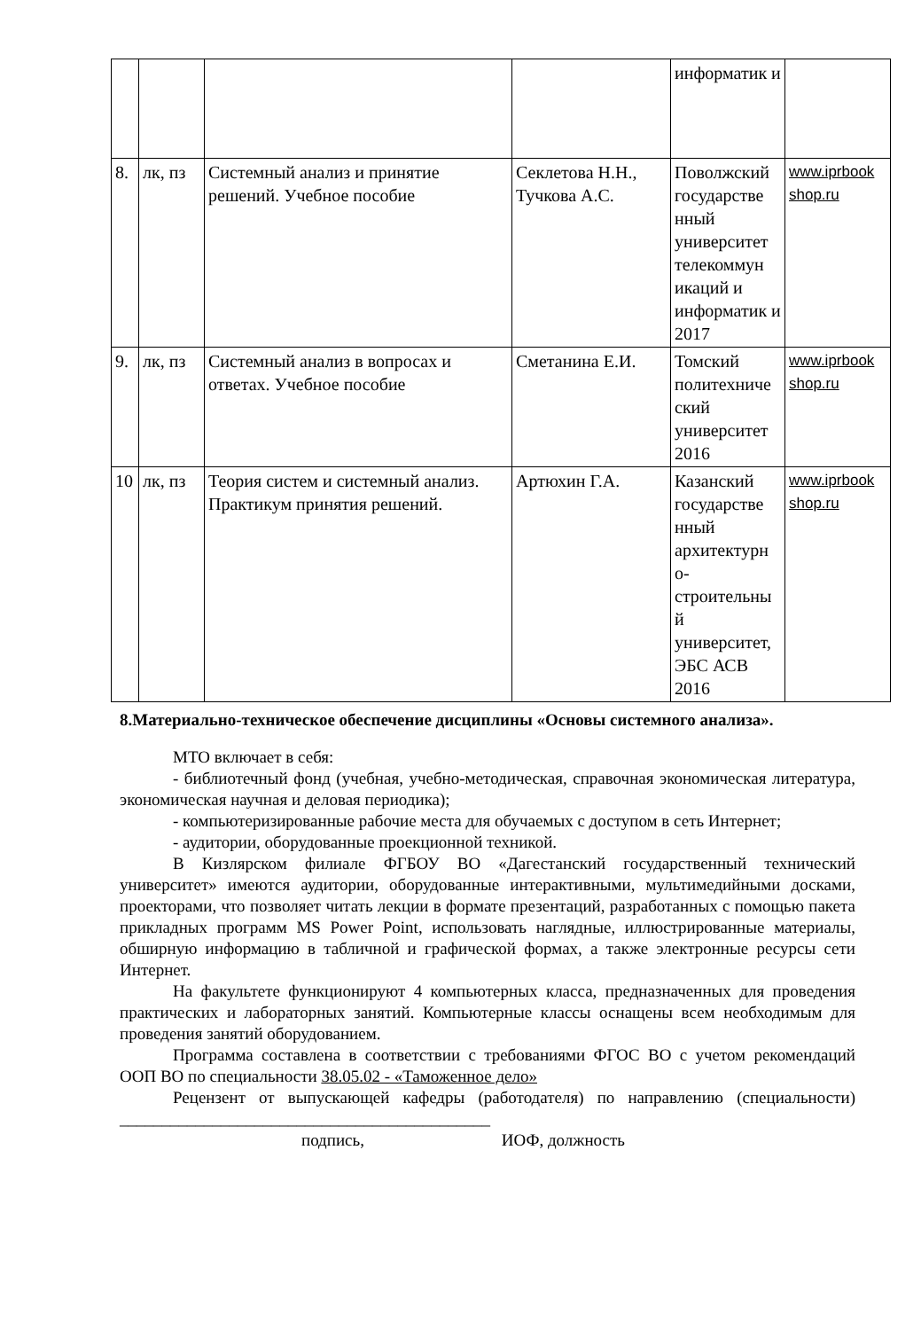| | | | | информатик и | |
| 8. | лк, пз | Системный анализ и принятие решений. Учебное пособие | Секлетова Н.Н., Тучкова А.С. | Поволжский государстве нный университет телекоммун икаций и информатик и 2017 | www.iprbook shop.ru |
| 9. | лк, пз | Системный анализ в вопросах и ответах. Учебное пособие | Сметанина Е.И. | Томский политехниче ский университет 2016 | www.iprbook shop.ru |
| 10 | лк, пз | Теория систем и системный анализ. Практикум принятия решений. | Артюхин Г.А. | Казанский государстве нный архитектурн о-строительны й университет, ЭБС АСВ 2016 | www.iprbook shop.ru |
8.Материально-техническое обеспечение дисциплины «Основы системного анализа».
МТО включает в себя:
- библиотечный фонд (учебная, учебно-методическая, справочная экономическая литература, экономическая научная и деловая периодика);
- компьютеризированные рабочие места для обучаемых с доступом в сеть Интернет;
- аудитории, оборудованные проекционной техникой.
В Кизлярском филиале ФГБОУ ВО «Дагестанский государственный технический университет» имеются аудитории, оборудованные интерактивными, мультимедийными досками, проекторами, что позволяет читать лекции в формате презентаций, разработанных с помощью пакета прикладных программ MS Power Point, использовать наглядные, иллюстрированные материалы, обширную информацию в табличной и графической формах, а также электронные ресурсы сети Интернет.
На факультете функционируют 4 компьютерных класса, предназначенных для проведения практических и лабораторных занятий. Компьютерные классы оснащены всем необходимым для проведения занятий оборудованием.
Программа составлена в соответствии с требованиями ФГОС ВО с учетом рекомендаций ООП ВО по специальности 38.05.02 - «Таможенное дело»
Рецензент от выпускающей кафедры (работодателя) по направлению (специальности) ____________________________________________
подпись, ИОФ, должность